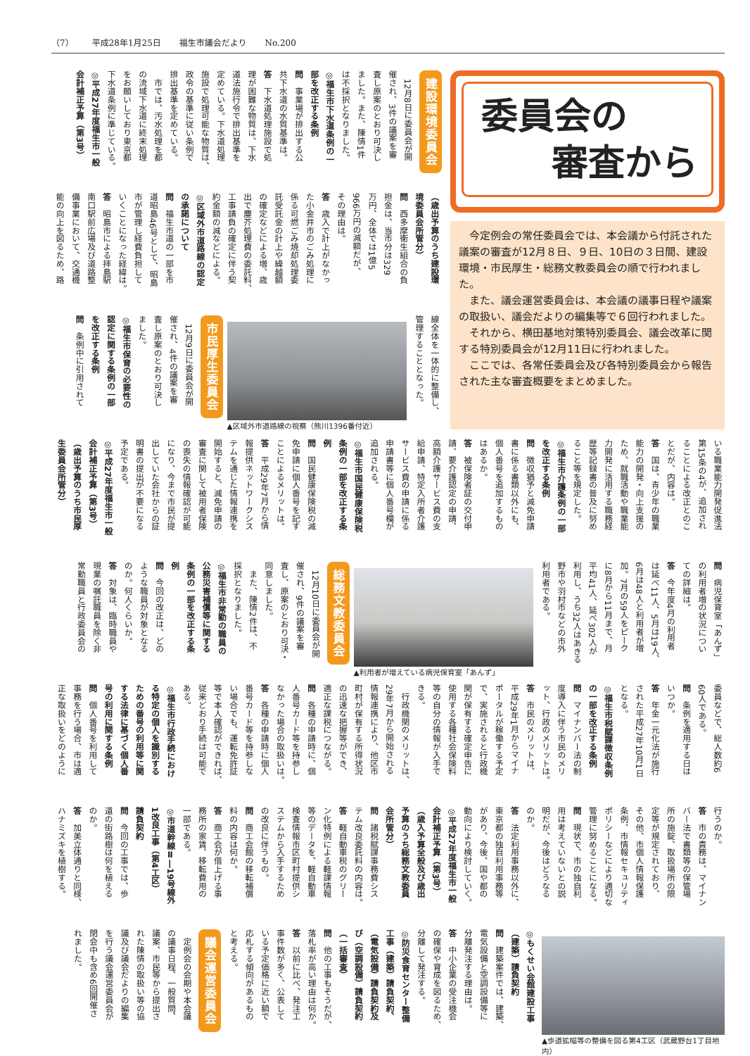（7） 平成28年1月25日 福生市議会だより No.200
委員会の
審査から
今定例会の常任委員会では、本会議から付託された議案の審査が12月８日、９日、10日の３日間、建設環境・市民厚生・総務文教委員会の順で行われました。
また、議会運営委員会は、本会議の議事日程や議案の取扱い、議会だよりの編集等で６回行われました。
それから、横田基地対策特別委員会、議会改革に関する特別委員会が12月11日に行われました。
ここでは、各常任委員会及び各特別委員会から報告された主な審査概要をまとめました。
建設環境委員会
　12月8日に委員会が開
催され、3件の議案を審
査し原案のとおり可決し
ました。また、陳情1件
は不採択となりました。
◎福生市下水道条例の一
部を改正する条例
問　事業場が排出する公
共下水道の水質基準は。
答　下水道処理施設で処
理が困難な物質は、下水
道法施行令で排出基準を
定めている。下水道処理
施設で処理可能な物質は、
政令の基準に従い条例で
排出基準を定めている。
　市では、汚水処理を都
の流域下水道に終末処理
をお願いしており東京都
下水道条例に準じている。
◎平成27年度福生市一般
会計補正予算（第3号）
（歳出予算のうち建設環
境委員会所管分）
問　西多摩衛生組合の負
担金は、当市分は329
万円、全体では1億5
966万円の減額だが、
その理由は。
答　歳入で計上がなかっ
た小金井市のごみ処理に
係る可燃ごみ焼却処理委
託受託金の計上や繰越額
の確定などによる増、歳
出で塵芥処理費の委託料、
工事請負の確定に伴う契
約金額の減などによる。
◎区域外市道路線の認定
の承諾について
問　福生市道の一部を市
道昭島46号として、昭島
市が管理し経費負担して
いくことになった経緯は。
答　昭島市による拝島駅
南口駅前広場及び道路整
備事業において、交通機
能の向上を図るため、路
線全体を一体的に整備し、
管理することとなった。
▲区域外市道路線の視察（熊川1396番付近）
市民厚生委員会
　12月9日に委員会が開
催され、4件の議案を審
査し原案のとおり可決し
ました。
◎福生市保育の必要性の
認定に関する条例の一部
を改正する条例
問　条例中に引用されて
いる職業能力開発促進法
第15条の4が、追加され
ることによる改正とのこ
とだが、内容は。
答　国は、青少年の職業
能力の開発・向上支援の
ため、就職活動や職業能
力開発に活用する職務経
歴等記録書の普及に努め
ること等を規定した。
◎福生市介護条例の一部
を改正する条例
問　徴収猶予と減免申請
書に係る書類以外にも、
個人番号を追加するもの
はあるか。
答　被保険者証の交付申
請、要介護認定の申請、
高額介護サービス費の支
給申請、特定入所者介護
サービス費の申請に係る
申請書等に個人番号欄が
追加される。
◎福生市国民健康保険税
条例の一部を改正する条
例
問　国民健康保険税の減
免申請に個人番号を記す
ことによるメリットは。
答　平成29年7月から情
報提供ネットワークシス
テムを通じた情報連携を
開始すると、減免申請の
審査に関して被用者保険
の喪失の情報確認が可能
になり、今まで市民が提
出していた会社からの証
明書の提出が不要になる
予定である。
◎平成27年度福生市一般
会計補正予算（第3号）
（歳出予算のうち市民厚
生委員会所管分）
問　病児保育室「あんず」
の利用者増の状況につい
ての詳細は。
答　今年度4月の利用者
は延べ11人、5月は19人、
6月は48人と利用者が増
加。7月の59人をピーク
に8月から11月まで、月
平均41人、延べ302人が
利用し、うち32人はあきる
野市や羽村市などの市外
利用者である。
▲利用者が増えている病児保育室「あんず」
総務文教委員会
　12月10日に委員会が開
催され、9件の議案を審
査し、原案のとおり可決・
同意しました。
　また、陳情2件は、不
採択となりました。
◎福生市非常勤の職員の
公務災害補償等に関する
条例の一部を改正する条
例
問　今回の改正は、どの
ような職員が対象となる
のか。何人くらいか。
答　対象は、臨時職員や
現業の嘱託職員を除く非
常勤職員と行政委員会の
委員などで、総人数約6
60人である。
問　条例を適用する日は
いつか。
答　年金一元化法が施行
された平成27年10月1日
となる。
◎福生市税賦課徴収条例
の一部を改正する条例
問　マイナンバー法の制
度導入に伴う市民のメリ
ット、行政のメリットは。
答　市民のメリットは、
平成29年1月からマイナ
ポータルが稼働する予定
で、実施されると行政機
関が保有する確定申告に
使用する各種社会保険料
等の自分の情報が入手で
きる。
　行政機関のメリットは、
29年7月から開始される
情報連携により、他区市
町村が保有する所得状況
の迅速な把握等ができ、
適正な課税につながる。
問　各種の申請時に、個
人番号カード等を持参し
なかった場合の取扱いは。
答　各種の申請時に個人
番号カード等を持参しな
い場合でも、運転免許証
等で本人確認ができれば、
従来どおり手続は可能で
ある。
◎福生市行政手続におけ
る特定の個人を識別する
ための番号の利用等に関
する法律に基づく個人番
号の利用に関する条例
問　個人番号を利用して
事務を行う場合、市は適
正な取扱いをどのように
行うのか。
答　市の責務は、マイナン
バー法で書類等の保管場
所の施錠、取扱場所の限
定等が規定されており、
その他、市個人情報保護
条例、市情報セキュリティ
ポリシーなどにより適切な
管理に努めることになる。
問　現状で、市の独自利
用は考えていないとの説
明だが、今後はどうなる
のか。
答　法定利用事務以外に、
東京都の独自利用事務等
があり、今後、国や都の
動向により検討していく。
◎平成27年度福生市一般
会計補正予算（第3号）
（歳入予算全般及び歳出
予算のうち総務文教委員
会所管分）
問　諸税賦課事務費シス
テム改良委託料の内容は。
答　軽自動車税のグリー
ン化特例による軽課情報
等のデータを、軽自動車
検査情報市区町村提供シ
ステムから入手するため
の改良に伴うもの。
問　商工会館の移転補償
料の内容は何か。
答　商工会が借上げる事
務所の家賃、移転費用の
一部である。
◎市道幹線Ⅱ―19号線外
1改良工事（第4工区）
請負契約
問　今回の工事では、歩
道の街路樹は何を植える
のか。
答　加美立体通りと同様、
ハナミズキを植樹する。
▲歩道拡幅等の整備を図る第4工区（武蔵野台1丁目地内）
◎もくせい会館建設工事
（建築）請負契約
問　建築案件では、建築、
電気設備と空調設備等に
分離発注する理由は。
答　中小企業の受注機会
の確保や育成を図るため、
分離して発注する。
◎防災食育センター整備
工事（建築）請負契約、
（電気設備）請負契約及
び（空調設備）請負契約
（一括審査）
問　他の工事もそうだが、
落札率が高い理由は何か。
答　以前に比べ、発注工
事件数が多く、公表して
いる予定価格に近い額で
応札する傾向があるもの
と考える。
議会運営委員会
　定例会の会期や本会議
の議事日程、一般質問、
議案、市民等から提出さ
れた陳情の取扱い等の協
議及び議会だよりの編集
を行う議会運営委員会が
閉会中も含め6回開催さ
れました。